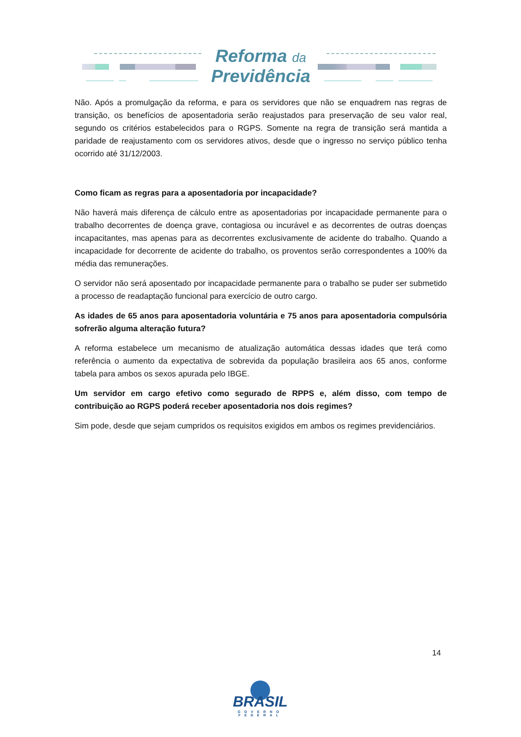Reforma da
Previdência
Não. Após a promulgação da reforma, e para os servidores que não se enquadrem nas regras de transição, os benefícios de aposentadoria serão reajustados para preservação de seu valor real, segundo os critérios estabelecidos para o RGPS. Somente na regra de transição será mantida a paridade de reajustamento com os servidores ativos, desde que o ingresso no serviço público tenha ocorrido até 31/12/2003.
Como ficam as regras para a aposentadoria por incapacidade?
Não haverá mais diferença de cálculo entre as aposentadorias por incapacidade permanente para o trabalho decorrentes de doença grave, contagiosa ou incurável e as decorrentes de outras doenças incapacitantes, mas apenas para as decorrentes exclusivamente de acidente do trabalho. Quando a incapacidade for decorrente de acidente do trabalho, os proventos serão correspondentes a 100% da média das remunerações.
O servidor não será aposentado por incapacidade permanente para o trabalho se puder ser submetido a processo de readaptação funcional para exercício de outro cargo.
As idades de 65 anos para aposentadoria voluntária e 75 anos para aposentadoria compulsória sofrerão alguma alteração futura?
A reforma estabelece um mecanismo de atualização automática dessas idades que terá como referência o aumento da expectativa de sobrevida da população brasileira aos 65 anos, conforme tabela para ambos os sexos apurada pelo IBGE.
Um servidor em cargo efetivo como segurado de RPPS e, além disso, com tempo de contribuição ao RGPS poderá receber aposentadoria nos dois regimes?
Sim pode, desde que sejam cumpridos os requisitos exigidos em ambos os regimes previdenciários.
14
BRASIL
GOVERNO FEDERAL